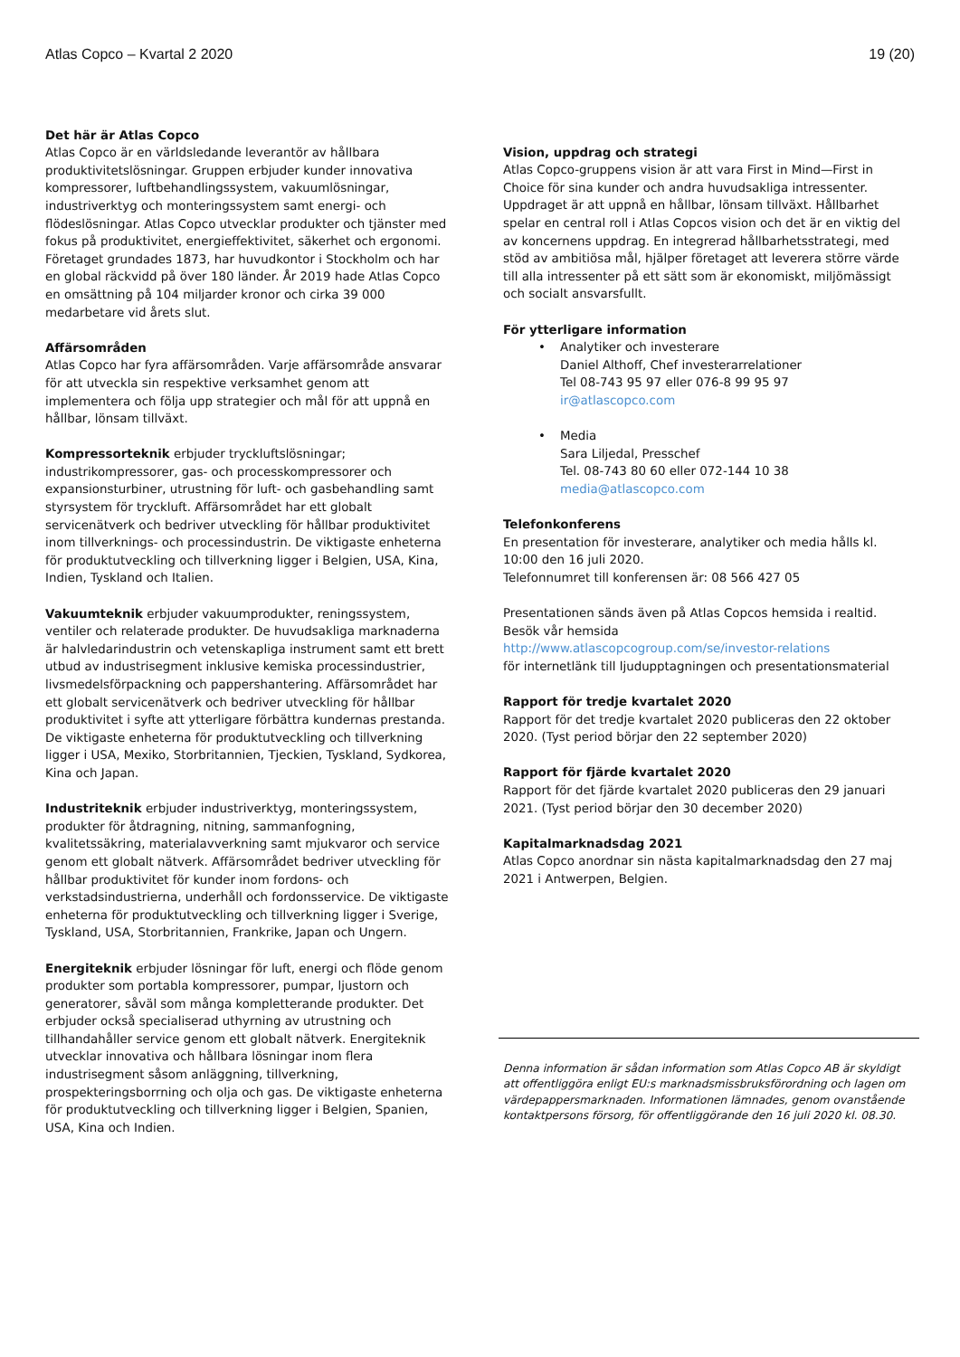Atlas Copco – Kvartal 2 2020 19 (20)
Det här är Atlas Copco
Atlas Copco är en världsledande leverantör av hållbara produktivitetslösningar. Gruppen erbjuder kunder innovativa kompressorer, luftbehandlingssystem, vakuumlösningar, industriverktyg och monteringssystem samt energi- och flödeslösningar. Atlas Copco utvecklar produkter och tjänster med fokus på produktivitet, energieffektivitet, säkerhet och ergonomi. Företaget grundades 1873, har huvudkontor i Stockholm och har en global räckvidd på över 180 länder. År 2019 hade Atlas Copco en omsättning på 104 miljarder kronor och cirka 39 000 medarbetare vid årets slut.
Affärsområden
Atlas Copco har fyra affärsområden. Varje affärsområde ansvarar för att utveckla sin respektive verksamhet genom att implementera och följa upp strategier och mål för att uppnå en hållbar, lönsam tillväxt.
Kompressorteknik erbjuder tryckluftslösningar; industrikompressorer, gas- och processkompressorer och expansionsturbiner, utrustning för luft- och gasbehandling samt styrsystem för tryckluft. Affärsområdet har ett globalt servicenätverk och bedriver utveckling för hållbar produktivitet inom tillverknings- och processindustrin. De viktigaste enheterna för produktutveckling och tillverkning ligger i Belgien, USA, Kina, Indien, Tyskland och Italien.
Vakuumteknik erbjuder vakuumprodukter, reningssystem, ventiler och relaterade produkter. De huvudsakliga marknaderna är halvledarindustrin och vetenskapliga instrument samt ett brett utbud av industrisegment inklusive kemiska processindustrier, livsmedelsförpackning och pappershantering. Affärsområdet har ett globalt servicenätverk och bedriver utveckling för hållbar produktivitet i syfte att ytterligare förbättra kundernas prestanda. De viktigaste enheterna för produktutveckling och tillverkning ligger i USA, Mexiko, Storbritannien, Tjeckien, Tyskland, Sydkorea, Kina och Japan.
Industriteknik erbjuder industriverktyg, monteringssystem, produkter för åtdragning, nitning, sammanfogning, kvalitetssäkring, materialavverkning samt mjukvaror och service genom ett globalt nätverk. Affärsområdet bedriver utveckling för hållbar produktivitet för kunder inom fordons- och verkstadsindustrierna, underhåll och fordonsservice. De viktigaste enheterna för produktutveckling och tillverkning ligger i Sverige, Tyskland, USA, Storbritannien, Frankrike, Japan och Ungern.
Energiteknik erbjuder lösningar för luft, energi och flöde genom produkter som portabla kompressorer, pumpar, ljustorn och generatorer, såväl som många kompletterande produkter. Det erbjuder också specialiserad uthyrning av utrustning och tillhandahåller service genom ett globalt nätverk. Energiteknik utvecklar innovativa och hållbara lösningar inom flera industrisegment såsom anläggning, tillverkning, prospekteringsborrning och olja och gas. De viktigaste enheterna för produktutveckling och tillverkning ligger i Belgien, Spanien, USA, Kina och Indien.
Vision, uppdrag och strategi
Atlas Copco-gruppens vision är att vara First in Mind—First in Choice för sina kunder och andra huvudsakliga intressenter. Uppdraget är att uppnå en hållbar, lönsam tillväxt. Hållbarhet spelar en central roll i Atlas Copcos vision och det är en viktig del av koncernens uppdrag. En integrerad hållbarhetsstrategi, med stöd av ambitiösa mål, hjälper företaget att leverera större värde till alla intressenter på ett sätt som är ekonomiskt, miljömässigt och socialt ansvarsfullt.
För ytterligare information
• Analytiker och investerare
Daniel Althoff, Chef investerarrelationer
Tel 08-743 95 97 eller 076-8 99 95 97
ir@atlascopco.com
• Media
Sara Liljedal, Presschef
Tel. 08-743 80 60 eller 072-144 10 38
media@atlascopco.com
Telefonkonferens
En presentation för investerare, analytiker och media hålls kl. 10:00 den 16 juli 2020.
Telefonnumret till konferensen är: 08 566 427 05
Presentationen sänds även på Atlas Copcos hemsida i realtid. Besök vår hemsida
http://www.atlascopcogroup.com/se/investor-relations
för internetlänk till ljudupptagningen och presentationsmaterial
Rapport för tredje kvartalet 2020
Rapport för det tredje kvartalet 2020 publiceras den 22 oktober 2020. (Tyst period börjar den 22 september 2020)
Rapport för fjärde kvartalet 2020
Rapport för det fjärde kvartalet 2020 publiceras den 29 januari 2021. (Tyst period börjar den 30 december 2020)
Kapitalmarknadsdag 2021
Atlas Copco anordnar sin nästa kapitalmarknadsdag den 27 maj 2021 i Antwerpen, Belgien.
Denna information är sådan information som Atlas Copco AB är skyldigt att offentliggöra enligt EU:s marknadsmissbruksförordning och lagen om värdepappersmarknaden. Informationen lämnades, genom ovanstående kontaktpersons försorg, för offentliggörande den 16 juli 2020 kl. 08.30.